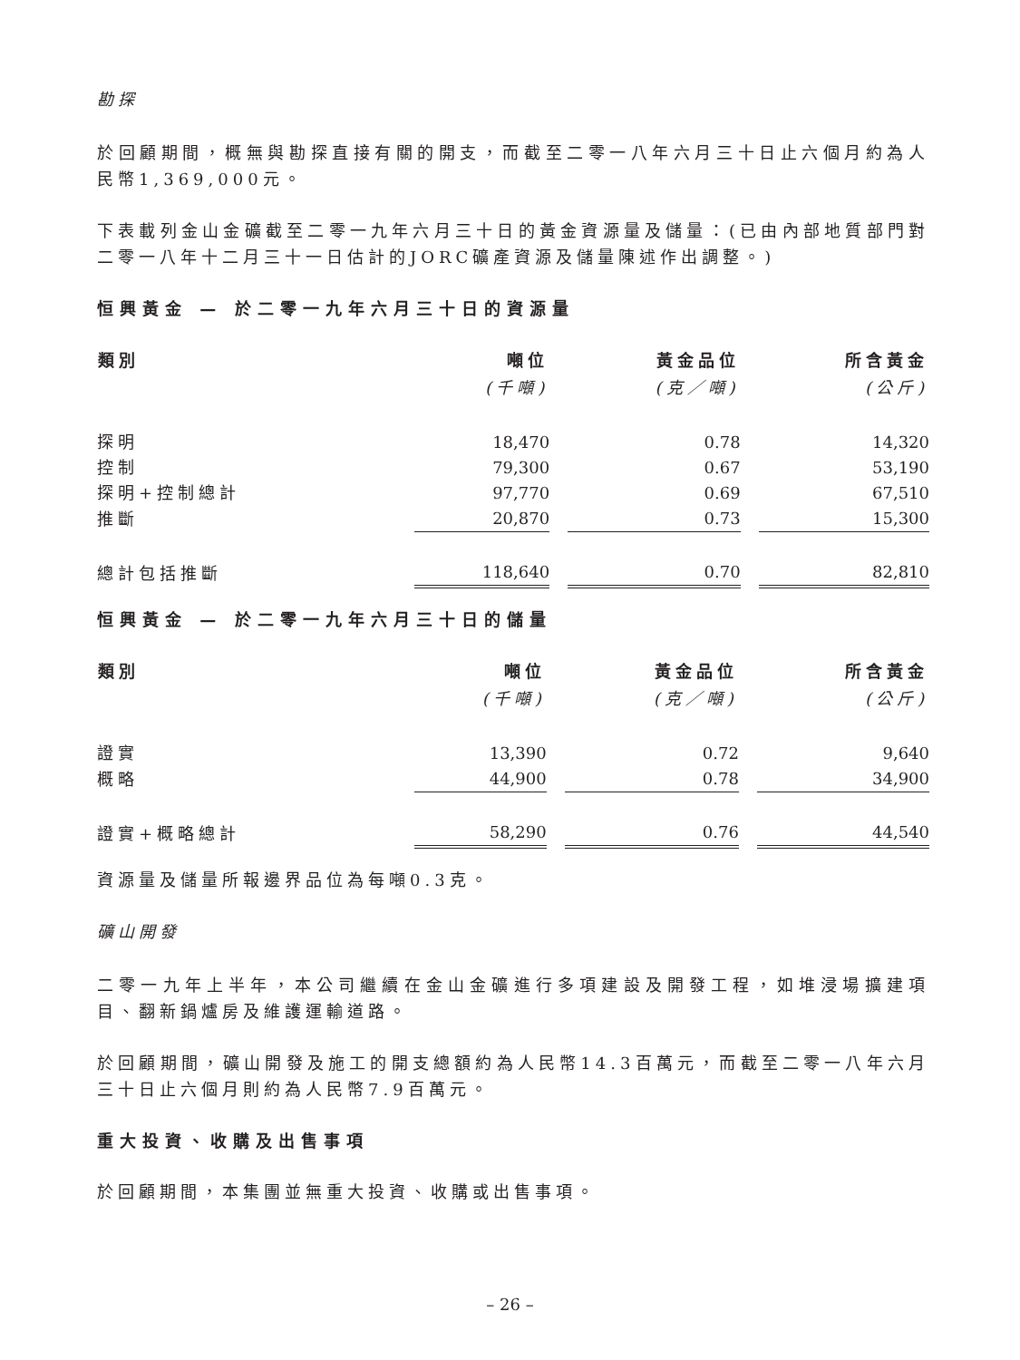勘探
於回顧期間，概無與勘探直接有關的開支，而截至二零一八年六月三十日止六個月約為人民幣1,369,000元。
下表載列金山金礦截至二零一九年六月三十日的黃金資源量及儲量：(已由內部地質部門對二零一八年十二月三十一日估計的JORC礦產資源及儲量陳述作出調整。)
恒興黃金 — 於二零一九年六月三十日的資源量
| 類別 | 噸位 (千噸) | 黃金品位 (克／噸) | 所含黃金 (公斤) |
| --- | --- | --- | --- |
| 探明 | 18,470 | 0.78 | 14,320 |
| 控制 | 79,300 | 0.67 | 53,190 |
| 探明+控制總計 | 97,770 | 0.69 | 67,510 |
| 推斷 | 20,870 | 0.73 | 15,300 |
| 總計包括推斷 | 118,640 | 0.70 | 82,810 |
恒興黃金 — 於二零一九年六月三十日的儲量
| 類別 | 噸位 (千噸) | 黃金品位 (克／噸) | 所含黃金 (公斤) |
| --- | --- | --- | --- |
| 證實 | 13,390 | 0.72 | 9,640 |
| 概略 | 44,900 | 0.78 | 34,900 |
| 證實+概略總計 | 58,290 | 0.76 | 44,540 |
資源量及儲量所報邊界品位為每噸0.3克。
礦山開發
二零一九年上半年，本公司繼續在金山金礦進行多項建設及開發工程，如堆浸場擴建項目、翻新鍋爐房及維護運輸道路。
於回顧期間，礦山開發及施工的開支總額約為人民幣14.3百萬元，而截至二零一八年六月三十日止六個月則約為人民幣7.9百萬元。
重大投資、收購及出售事項
於回顧期間，本集團並無重大投資、收購或出售事項。
– 26 –